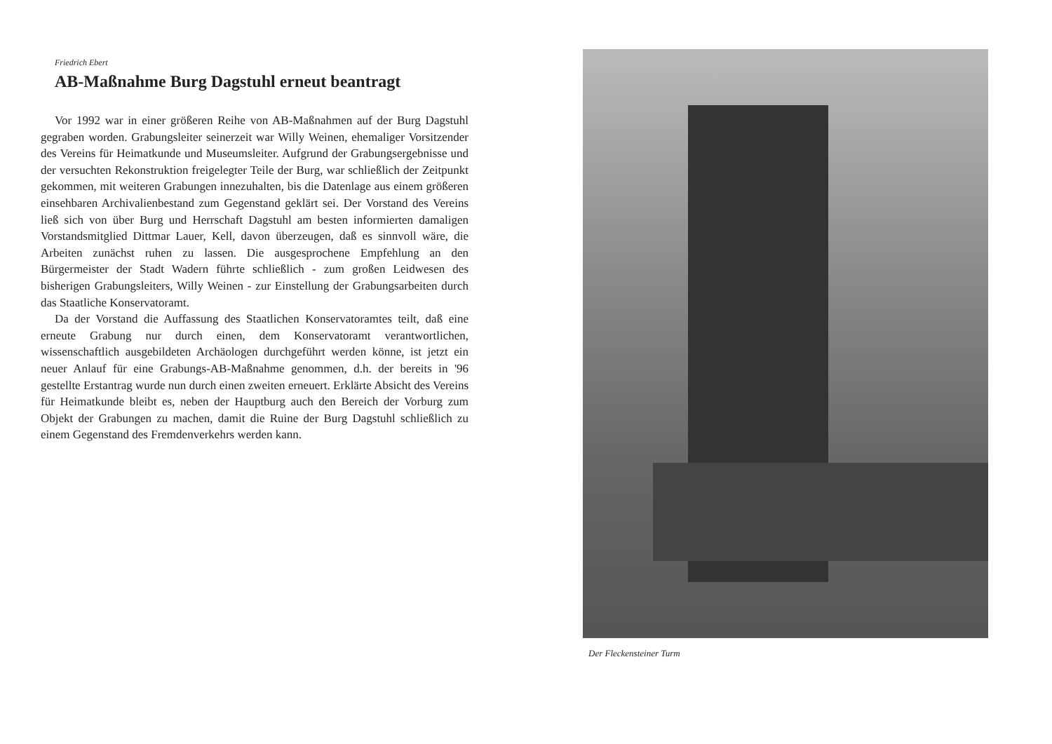Friedrich Ebert
AB-Maßnahme Burg Dagstuhl erneut beantragt
Vor 1992 war in einer größeren Reihe von AB-Maßnahmen auf der Burg Dagstuhl gegraben worden. Grabungsleiter seinerzeit war Willy Weinen, ehemaliger Vorsitzender des Vereins für Heimatkunde und Museumsleiter. Aufgrund der Grabungsergebnisse und der versuchten Rekonstruktion freigelegter Teile der Burg, war schließlich der Zeitpunkt gekommen, mit weiteren Grabungen innezuhalten, bis die Datenlage aus einem größeren einsehbaren Archivalienbestand zum Gegenstand geklärt sei. Der Vorstand des Vereins ließ sich von über Burg und Herrschaft Dagstuhl am besten informierten damaligen Vorstandsmitglied Dittmar Lauer, Kell, davon überzeugen, daß es sinnvoll wäre, die Arbeiten zunächst ruhen zu lassen. Die ausgesprochene Empfehlung an den Bürgermeister der Stadt Wadern führte schließlich - zum großen Leidwesen des bisherigen Grabungsleiters, Willy Weinen - zur Einstellung der Grabungsarbeiten durch das Staatliche Konservatoramt.
Da der Vorstand die Auffassung des Staatlichen Konservatoramtes teilt, daß eine erneute Grabung nur durch einen, dem Konservatoramt verantwortlichen, wissenschaftlich ausgebildeten Archäologen durchgeführt werden könne, ist jetzt ein neuer Anlauf für eine Grabungs-AB-Maßnahme genommen, d.h. der bereits in '96 gestellte Erstantrag wurde nun durch einen zweiten erneuert. Erklärte Absicht des Vereins für Heimatkunde bleibt es, neben der Hauptburg auch den Bereich der Vorburg zum Objekt der Grabungen zu machen, damit die Ruine der Burg Dagstuhl schließlich zu einem Gegenstand des Fremdenverkehrs werden kann.
Der Fleckensteiner Turm